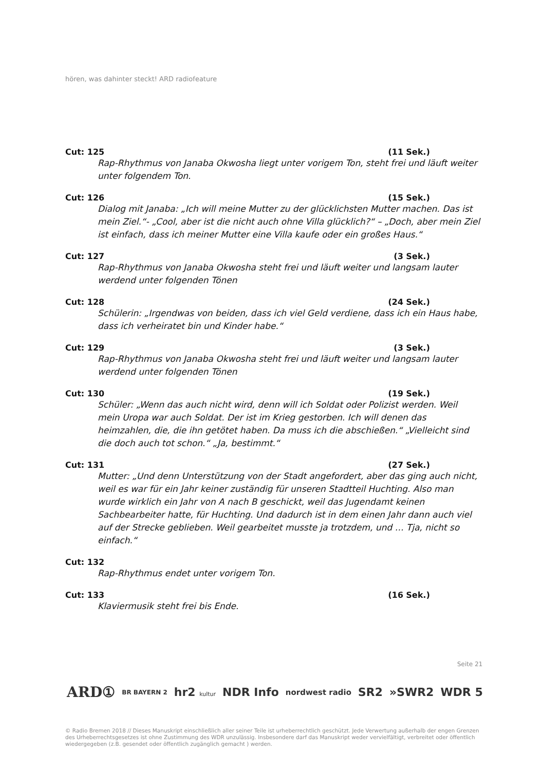hören, was dahinter steckt! ARD radiofeature
Cut: 125 (11 Sek.)
Rap-Rhythmus von Janaba Okwosha liegt unter vorigem Ton, steht frei und läuft weiter unter folgendem Ton.
Cut: 126 (15 Sek.)
Dialog mit Janaba: „Ich will meine Mutter zu der glücklichsten Mutter machen. Das ist mein Ziel.“- „Cool, aber ist die nicht auch ohne Villa glücklich?“ – „Doch, aber mein Ziel ist einfach, dass ich meiner Mutter eine Villa kaufe oder ein großes Haus.“
Cut: 127 (3 Sek.)
Rap-Rhythmus von Janaba Okwosha steht frei und läuft weiter und langsam lauter werdend unter folgenden Tönen
Cut: 128 (24 Sek.)
Schülerin: „Irgendwas von beiden, dass ich viel Geld verdiene, dass ich ein Haus habe, dass ich verheiratet bin und Kinder habe.“
Cut: 129 (3 Sek.)
Rap-Rhythmus von Janaba Okwosha steht frei und läuft weiter und langsam lauter werdend unter folgenden Tönen
Cut: 130 (19 Sek.)
Schüler: „Wenn das auch nicht wird, denn will ich Soldat oder Polizist werden. Weil mein Uropa war auch Soldat. Der ist im Krieg gestorben. Ich will denen das heimzahlen, die, die ihn getötet haben. Da muss ich die abschießen.“ „Vielleicht sind die doch auch tot schon.“ „Ja, bestimmt.“
Cut: 131 (27 Sek.)
Mutter: „Und denn Unterstützung von der Stadt angefordert, aber das ging auch nicht, weil es war für ein Jahr keiner zuständig für unseren Stadtteil Huchting. Also man wurde wirklich ein Jahr von A nach B geschickt, weil das Jugendamt keinen Sachbearbeiter hatte, für Huchting. Und dadurch ist in dem einen Jahr dann auch viel auf der Strecke geblieben. Weil gearbeitet musste ja trotzdem, und … Tja, nicht so einfach.“
Cut: 132
Rap-Rhythmus endet unter vorigem Ton.
Cut: 133 (16 Sek.)
Klaviermusik steht frei bis Ende.
Seite 21
ARD① BR BAYERN 2 hr2 kultur NDR Info nordwest radio SR2 »SWR2 WDR 5
© Radio Bremen 2018 // Dieses Manuskript einschließlich aller seiner Teile ist urheberrechtlich geschützt. Jede Verwertung außerhalb der engen Grenzen des Urheberrechtsgesetzes ist ohne Zustimmung des WDR unzulässig. Insbesondere darf das Manuskript weder vervielfältigt, verbreitet oder öffentlich wiedergegeben (z.B. gesendet oder öffentlich zugänglich gemacht ) werden.